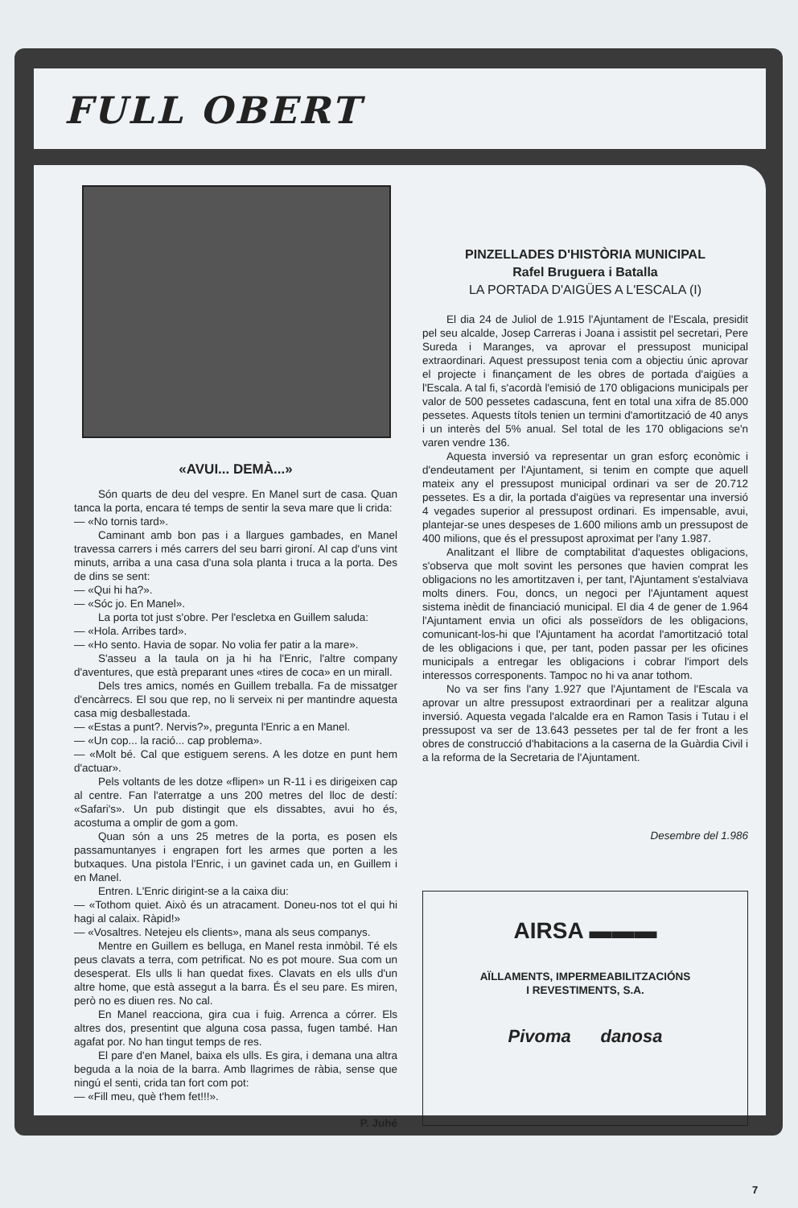FULL OBERT
«AVUI... DEMÀ...»
Són quarts de deu del vespre. En Manel surt de casa. Quan tanca la porta, encara té temps de sentir la seva mare que li crida:
— «No tornis tard».
Caminant amb bon pas i a llargues gambades, en Manel travessa carrers i més carrers del seu barri gironí. Al cap d'uns vint minuts, arriba a una casa d'una sola planta i truca a la porta. Des de dins se sent:
— «Qui hi ha?».
— «Sóc jo. En Manel».
La porta tot just s'obre. Per l'escletxa en Guillem saluda:
— «Hola. Arribes tard».
— «Ho sento. Havia de sopar. No volia fer patir a la mare».
S'asseu a la taula on ja hi ha l'Enric, l'altre company d'aventures, que està preparant unes «tires de coca» en un mirall.
Dels tres amics, només en Guillem treballa. Fa de missatger d'encàrrecs. El sou que rep, no li serveix ni per mantindre aquesta casa mig desballestada.
— «Estas a punt?. Nervis?», pregunta l'Enric a en Manel.
— «Un cop... la ració... cap problema».
— «Molt bé. Cal que estiguem serens. A les dotze en punt hem d'actuar».
Pels voltants de les dotze «flipen» un R-11 i es dirigeixen cap al centre. Fan l'aterratge a uns 200 metres del lloc de destí: «Safari's». Un pub distingit que els dissabtes, avui ho és, acostuma a omplir de gom a gom.
Quan són a uns 25 metres de la porta, es posen els passamuntanyes i engrapen fort les armes que porten a les butxaques. Una pistola l'Enric, i un gavinet cada un, en Guillem i en Manel.
Entren. L'Enric dirigint-se a la caixa diu:
— «Tothom quiet. Això és un atracament. Doneu-nos tot el qui hi hagi al calaix. Ràpid!»
— «Vosaltres. Netejeu els clients», mana als seus companys.
Mentre en Guillem es belluga, en Manel resta inmòbil. Té els peus clavats a terra, com petrificat. No es pot moure. Sua com un desesperat. Els ulls li han quedat fixes. Clavats en els ulls d'un altre home, que està assegut a la barra. És el seu pare. Es miren, però no es diuen res. No cal.
En Manel reacciona, gira cua i fuig. Arrenca a córrer. Els altres dos, presentint que alguna cosa passa, fugen també. Han agafat por. No han tingut temps de res.
El pare d'en Manel, baixa els ulls. Es gira, i demana una altra beguda a la noia de la barra. Amb llagrimes de ràbia, sense que ningú el senti, crida tan fort com pot:
— «Fill meu, què t'hem fet!!!».
P. Juhé
PINZELLADES D'HISTÒRIA MUNICIPAL
Rafel Bruguera i Batalla
LA PORTADA D'AIGÜES A L'ESCALA (I)
El dia 24 de Juliol de 1.915 l'Ajuntament de l'Escala, presidit pel seu alcalde, Josep Carreras i Joana i assistit pel secretari, Pere Sureda i Maranges, va aprovar el pressupost municipal extraordinari. Aquest pressupost tenia com a objectiu únic aprovar el projecte i finançament de les obres de portada d'aigües a l'Escala. A tal fi, s'acordà l'emisió de 170 obligacions municipals per valor de 500 pessetes cadascuna, fent en total una xifra de 85.000 pessetes. Aquests títols tenien un termini d'amortització de 40 anys i un interès del 5% anual. Sel total de les 170 obligacions se'n varen vendre 136.
Aquesta inversió va representar un gran esforç econòmic i d'endeutament per l'Ajuntament, si tenim en compte que aquell mateix any el pressupost municipal ordinari va ser de 20.712 pessetes. Es a dir, la portada d'aigües va representar una inversió 4 vegades superior al pressupost ordinari. Es impensable, avui, plantejar-se unes despeses de 1.600 milions amb un pressupost de 400 milions, que és el pressupost aproximat per l'any 1.987.
Analitzant el llibre de comptabilitat d'aquestes obligacions, s'observa que molt sovint les persones que havien comprat les obligacions no les amortitzaven i, per tant, l'Ajuntament s'estalviava molts diners. Fou, doncs, un negoci per l'Ajuntament aquest sistema inèdit de financiació municipal. El dia 4 de gener de 1.964 l'Ajuntament envia un ofici als posseïdors de les obligacions, comunicant-los-hi que l'Ajuntament ha acordat l'amortització total de les obligacions i que, per tant, poden passar per les oficines municipals a entregar les obligacions i cobrar l'import dels interessos corresponents. Tampoc no hi va anar tothom.
No va ser fins l'any 1.927 que l'Ajuntament de l'Escala va aprovar un altre pressupost extraordinari per a realitzar alguna inversió. Aquesta vegada l'alcalde era en Ramon Tasis i Tutau i el pressupost va ser de 13.643 pessetes per tal de fer front a les obres de construcció d'habitacions a la caserna de la Guàrdia Civil i a la reforma de la Secretaria de l'Ajuntament.
Desembre del 1.986
AIRSA ▬▬▬
AÏLLAMENTS, IMPERMEABILITZACIÓNS
I REVESTIMENTS, S.A.
Pivoma danosa
7